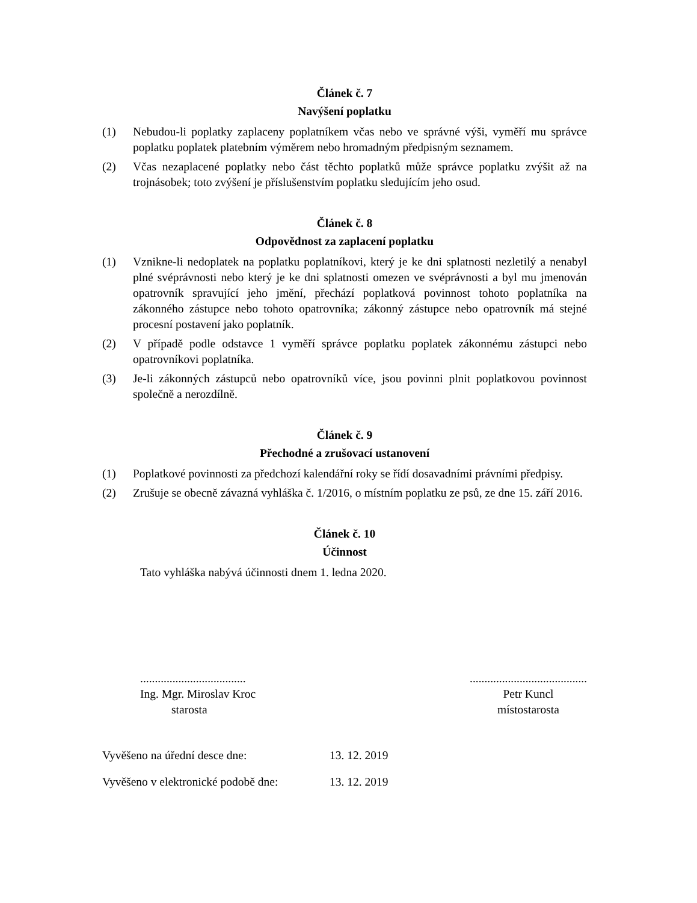Článek č. 7
Navýšení poplatku
(1) Nebudou-li poplatky zaplaceny poplatníkem včas nebo ve správné výši, vyměří mu správce poplatku poplatek platebním výměrem nebo hromadným předpisným seznamem.
(2) Včas nezaplacené poplatky nebo část těchto poplatků může správce poplatku zvýšit až na trojnásobek; toto zvýšení je příslušenstvím poplatku sledujícím jeho osud.
Článek č. 8
Odpovědnost za zaplacení poplatku
(1) Vznikne-li nedoplatek na poplatku poplatníkovi, který je ke dni splatnosti nezletilý a nenabyl plné svéprávnosti nebo který je ke dni splatnosti omezen ve svéprávnosti a byl mu jmenován opatrovník spravující jeho jmění, přechází poplatková povinnost tohoto poplatníka na zákonného zástupce nebo tohoto opatrovníka; zákonný zástupce nebo opatrovník má stejné procesní postavení jako poplatník.
(2) V případě podle odstavce 1 vyměří správce poplatku poplatek zákonnému zástupci nebo opatrovníkovi poplatníka.
(3) Je-li zákonných zástupců nebo opatrovníků více, jsou povinni plnit poplatkovou povinnost společně a nerozdílně.
Článek č. 9
Přechodné a zrušovací ustanovení
(1) Poplatkové povinnosti za předchozí kalendářní roky se řídí dosavadními právními předpisy.
(2) Zrušuje se obecně závazná vyhláška č. 1/2016, o místním poplatku ze psů, ze dne 15. září 2016.
Článek č. 10
Účinnost
Tato vyhláška nabývá účinnosti dnem 1. ledna 2020.
....................................
Ing. Mgr. Miroslav Kroc
starosta
........................................
Petr Kuncl
místostarosta
Vyvěšeno na úřední desce dne: 13. 12. 2019
Vyvěšeno v elektronické podobě dne: 13. 12. 2019